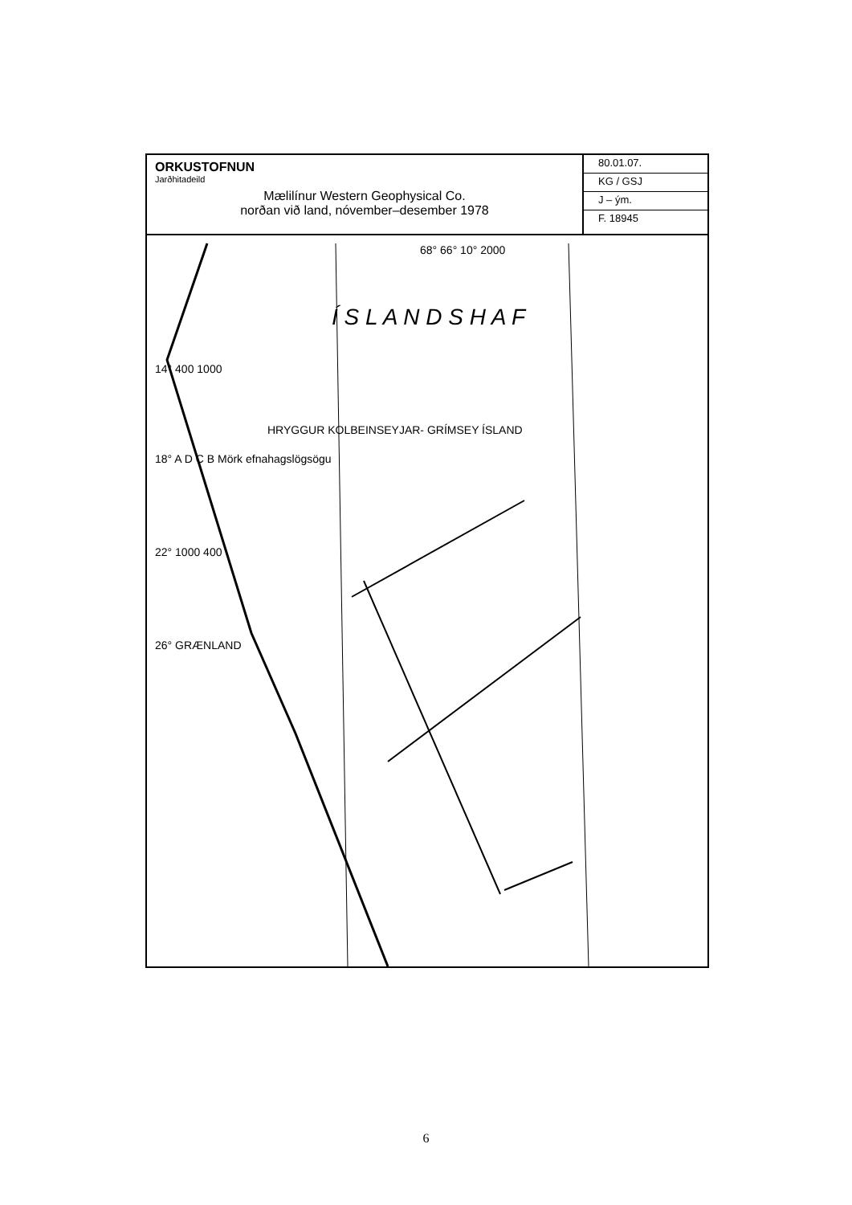ORKUSTOFNUN
Jarðhitadeild
Mælilínur Western Geophysical Co.
norðan við land, nóvember–desember 1978
80.01.07.
KG / GSJ
J – ým.
F. 18945
68° 66° 10° 2000
Í S L A N D S H A F
14° 400 1000
HRYGGUR KOLBEINSEYJAR- GRÍMSEY ÍSLAND
18° A D C B Mörk efnahagslögsögu
22° 1000 400
26° GRÆNLAND
6